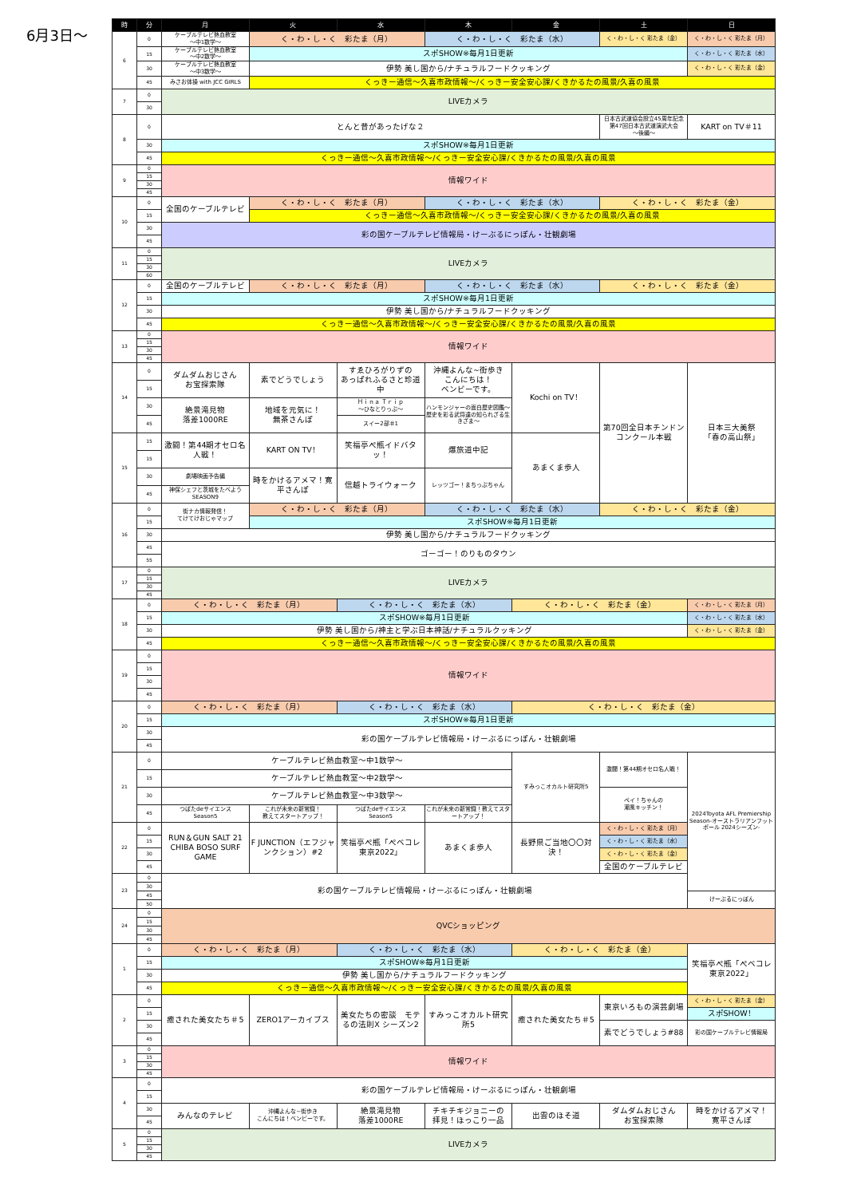6月3日～
| 時 | 分 | 月 | 火 | 水 | 木 | 金 | 土 | 日 |
| --- | --- | --- | --- | --- | --- | --- | --- | --- |
| 6 | 0 | ケーブルテレビ熱血教室 ～中1数学～ | く・わ・し・く 彩たま（月） | | く・わ・し・く 彩たま（水） | | く・わ・し・く 彩たま（金） | く・わ・し・く 彩たま（月） |
| | 15 | ケーブルテレビ熱血教室 ～中2数学～ | スポSHOW※毎月1日更新 | | | | | く・わ・し・く 彩たま（水） |
| | 30 | ケーブルテレビ熱血教室 ～中3数学～ | 伊勢 美し国から/ナチュラルフードクッキング | | | | | く・わ・し・く 彩たま（金） |
| | 45 | みさお体操 with JCC GIRLS | くっきー通信～久喜市政情報～/くっきー安全安心課/くきかるたの風景/久喜の風景 | | | | | |
| 7 | 0 | LIVEカメラ | | | | | | |
| | 30 | | | | | | | |
| 8 | 0 | とんと昔があったげな２ | | | | | 日本古武道協会設立45周年記念 第47回日本古武道演武大会 ～後編～ | KART on TV＃11 |
| | 30 | スポSHOW※毎月1日更新 | | | | | | |
| | 45 | くっきー通信～久喜市政情報～/くっきー安全安心課/くきかるたの風景/久喜の風景 | | | | | | |
| 9 | 0 | 情報ワイド | | | | | | |
| | 15 | | | | | | | |
| | 30 | | | | | | | |
| | 45 | | | | | | | |
| 10 | 0 | 全国のケーブルテレビ | く・わ・し・く 彩たま（月） | | く・わ・し・く 彩たま（水） | | く・わ・し・く 彩たま（金） | |
| | 15 | | くっきー通信～久喜市政情報～/くっきー安全安心課/くきかるたの風景/久喜の風景 | | | | | |
| | 30 | 彩の国ケーブルテレビ情報局・けーぶるにっぽん・壮観劇場 | | | | | | |
| | 45 | | | | | | | |
| 11 | 0 | LIVEカメラ | | | | | | |
| | 15 | | | | | | | |
| | 30 | | | | | | | |
| | 60 | | | | | | | |
| 12 | 0 | 全国のケーブルテレビ | く・わ・し・く 彩たま（月） | | く・わ・し・く 彩たま（水） | | く・わ・し・く 彩たま（金） | |
| | 15 | スポSHOW※毎月1日更新 | | | | | | |
| | 30 | 伊勢 美し国から/ナチュラルフードクッキング | | | | | | |
| | 45 | くっきー通信～久喜市政情報～/くっきー安全安心課/くきかるたの風景/久喜の風景 | | | | | | |
| 13 | 0 | 情報ワイド | | | | | | |
| | 15 | | | | | | | |
| | 30 | | | | | | | |
| | 45 | | | | | | | |
| 14 | 0 | ダムダムおじさん お宝探索隊 | 素でどうでしょう | すゑひろがりずの あっぱれふるさと珍道中 | 沖縄よんな~街歩き こんにちは！ ベンビーです。 | Kochi on TV！ | 第70回全日本チンドン コンクール本戦 | 日本三大美祭 「春の高山祭」 |
| | 15 | | | | | | | |
| | 30 | 絶景滝見物 落差1000RE | 地域を元気に！ 無茶さんぽ | Ｈｉｎａ Ｔｒｉｐ ～ひなとりっぷ～ | ハンモンジャーの面白歴史図鑑～ 歴史を彩る武将達の知られざる生きざま～ | | | |
| | 45 | | | スイー2部＃1 | | | | |
| 15 | 15 | 激闘！第44期オセロ名人戦！ | KART ON TV！ | 笑福亭ぺ瓶イドバタッ！ | 爆旅道中記 | あまくま歩人 | | |
| | 15 | | | | | | | |
| | 30 | 劇場映画予告編 | 時をかけるアメマ！寛平さんぽ | 信越トライウォーク | レッツゴー！まちっぷちゃん | | | |
| | 45 | 神保シェフと茨城をたべよう SEASON9 | | | | | | |
| 16 | 0 | 街ナカ情報発信！ てけてけおじゃマップ | く・わ・し・く 彩たま（月） | | く・わ・し・く 彩たま（水） | | く・わ・し・く 彩たま（金） | |
| | 15 | | スポSHOW※毎月1日更新 | | | | | |
| | 30 | 伊勢 美し国から/ナチュラルフードクッキング | | | | | | |
| | 45 | ゴーゴー！のりものタウン | | | | | | |
| | 55 | | | | | | | |
| 17 | 0 | LIVEカメラ | | | | | | |
| | 15 | | | | | | | |
| | 30 | | | | | | | |
| | 45 | | | | | | | |
| 18 | 0 | く・わ・し・く 彩たま（月） | | く・わ・し・く 彩たま（水） | | く・わ・し・く 彩たま（金） | | く・わ・し・く 彩たま（月） |
| | 15 | スポSHOW※毎月1日更新 | | | | | | く・わ・し・く 彩たま（水） |
| | 30 | 伊勢 美し国から/神主と学ぶ日本神話/ナチュラルクッキング | | | | | | く・わ・し・く 彩たま（金） |
| | 45 | くっきー通信～久喜市政情報～/くっきー安全安心課/くきかるたの風景/久喜の風景 | | | | | | |
| 19 | 0 | 情報ワイド | | | | | | |
| | 15 | | | | | | | |
| | 30 | | | | | | | |
| | 45 | | | | | | | |
| 20 | 0 | く・わ・し・く 彩たま（月） | | く・わ・し・く 彩たま（水） | | く・わ・し・く 彩たま（金） | | |
| | 15 | スポSHOW※毎月1日更新 | | | | | | |
| | 30 | 彩の国ケーブルテレビ情報局・けーぶるにっぽん・壮観劇場 | | | | | | |
| | 45 | | | | | | | |
| 21 | 0 | ケーブルテレビ熱血教室～中1数学～ | | | | すみっこオカルト研究所5 | 激闘！第44期オセロ名人戦！ | 2024Toyota AFL Premiership Season-オーストラリアンフットボール 2024シーズン- |
| | 15 | ケーブルテレビ熱血教室～中2数学～ | | | | | | |
| | 30 | ケーブルテレビ熱血教室～中3数学～ | | | | | ペイ！ちゃんの 潮風キッチン！ | |
| | 45 | つばたdeサイエンス Season5 | これが未来の新常識！ 教えてスタートアップ！ | つばたdeサイエンス Season5 | これが未来の新常識！教えてスタートアップ！ | | | |
| 22 | 0 | RUN＆GUN SALT 21 CHIBA BOSO SURF GAME | F JUNCTION（エフジャンクション）#2 | 笑福亭ぺ瓶「ぺベコレ東京2022」 | あまくま歩人 | 長野県ご当地〇〇対決！ | く・わ・し・く 彩たま（月） | |
| | 15 | | | | | | く・わ・し・く 彩たま（水） | |
| | 30 | | | | | | く・わ・し・く 彩たま（金） | |
| | 45 | | | | | | 全国のケーブルテレビ | |
| 23 | 0 | 彩の国ケーブルテレビ情報局・けーぶるにっぽん・壮観劇場 | | | | | | |
| | 30 | | | | | | | |
| | 45 | | | | | | | けーぶるにっぽん |
| | 50 | | | | | | | |
| 24 | 0 | QVCショッピング | | | | | | |
| | 15 | | | | | | | |
| | 30 | | | | | | | |
| | 45 | | | | | | | |
| 1 | 0 | く・わ・し・く 彩たま（月） | | く・わ・し・く 彩たま（水） | | く・わ・し・く 彩たま（金） | | 笑福亭ぺ瓶「ぺベコレ東京2022」 |
| | 15 | スポSHOW※毎月1日更新 | | | | | | |
| | 30 | 伊勢 美し国から/ナチュラルフードクッキング | | | | | | |
| | 45 | くっきー通信～久喜市政情報～/くっきー安全安心課/くきかるたの風景/久喜の風景 | | | | | | |
| 2 | 0 | 癒された美女たち＃5 | ZERO1アーカイブス | 美女たちの密談 モテるの法則X シーズン2 | すみっこオカルト研究所5 | 癒された美女たち＃5 | 東京いろもの演芸劇場 | く・わ・し・く 彩たま（金） |
| | 15 | | | | | | | スポSHOW！ |
| | 30 | | | | | | 素でどうでしょう#88 | 彩の国ケーブルテレビ情報局 |
| | 45 | | | | | | | |
| 3 | 0 | 情報ワイド | | | | | | |
| | 15 | | | | | | | |
| | 30 | | | | | | | |
| | 45 | | | | | | | |
| 4 | 0 | 彩の国ケーブルテレビ情報局・けーぶるにっぽん・壮観劇場 | | | | | | |
| | 15 | | | | | | | |
| | 30 | みんなのテレビ | 沖縄よんな~街歩き こんにちは！ベンビーです。 | 絶景滝見物 落差1000RE | チキチキジョニーの 拝見！ほっこり一品 | 出雲のほそ道 | ダムダムおじさん お宝探索隊 | 時をかけるアメマ！ 寛平さんぽ |
| | 45 | | | | | | | |
| 5 | 0 | LIVEカメラ | | | | | | |
| | 15 | | | | | | | |
| | 30 | | | | | | | |
| | 45 | | | | | | | |